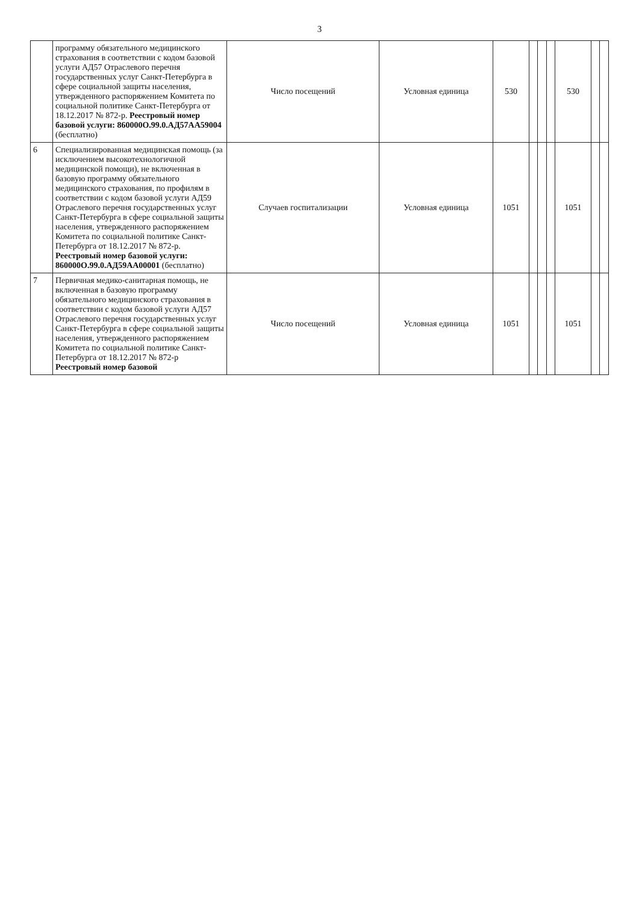3
| | программу обязательного медицинского страхования в соответствии с кодом базовой услуги АД57 Отраслевого перечня государственных услуг Санкт-Петербурга в сфере социальной защиты населения, утвержденного распоряжением Комитета по социальной политике Санкт-Петербурга от 18.12.2017 № 872-р. Реестровый номер базовой услуги: 860000О.99.0.АД57АА59004 (бесплатно) | Число посещений | Условная единица | 530 | | | | 530 | | |
| 6 | Специализированная медицинская помощь (за исключением высокотехнологичной медицинской помощи), не включенная в базовую программу обязательного медицинского страхования, по профилям в соответствии с кодом базовой услуги АД59 Отраслевого перечня государственных услуг Санкт-Петербурга в сфере социальной защиты населения, утвержденного распоряжением Комитета по социальной политике Санкт-Петербурга от 18.12.2017 № 872-р. Реестровый номер базовой услуги: 860000О.99.0.АД59АА00001 (бесплатно) | Случаев госпитализации | Условная единица | 1051 | | | | 1051 | | |
| 7 | Первичная медико-санитарная помощь, не включенная в базовую программу обязательного медицинского страхования в соответствии с кодом базовой услуги АД57 Отраслевого перечня государственных услуг Санкт-Петербурга в сфере социальной защиты населения, утвержденного распоряжением Комитета по социальной политике Санкт-Петербурга от 18.12.2017 № 872-р Реестровый номер базовой | Число посещений | Условная единица | 1051 | | | | 1051 | | |